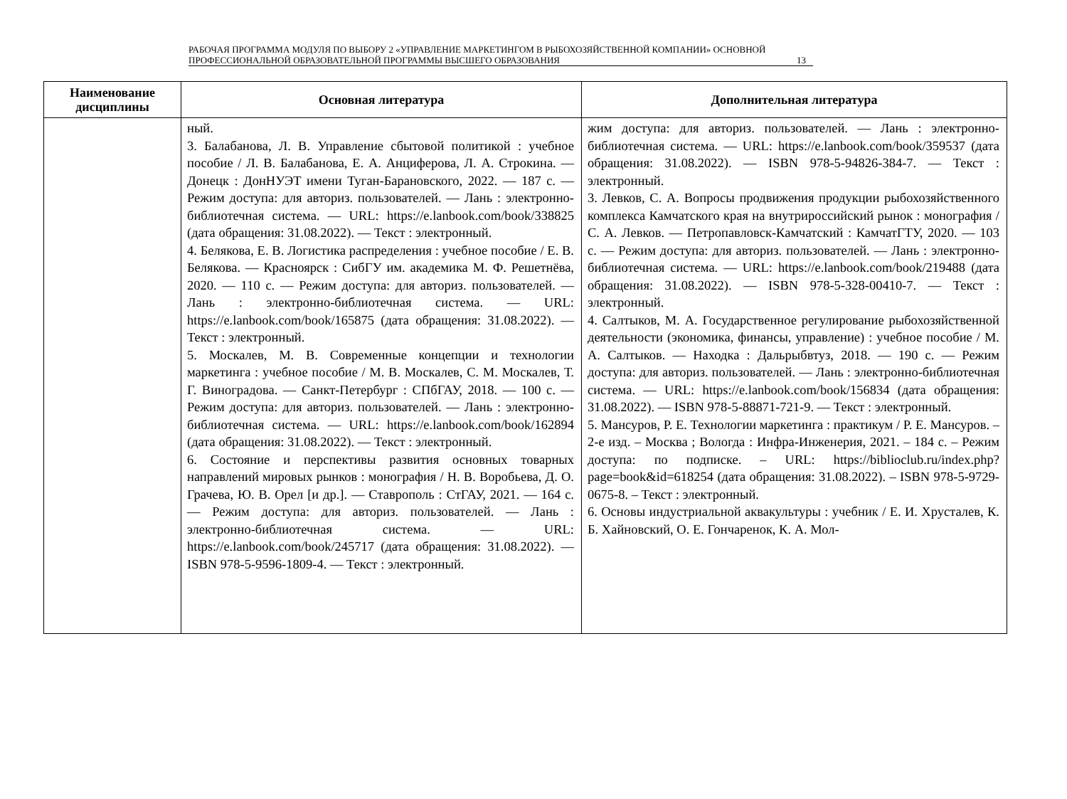РАБОЧАЯ ПРОГРАММА МОДУЛЯ ПО ВЫБОРУ 2 «УПРАВЛЕНИЕ МАРКЕТИНГОМ В РЫБОХОЗЯЙСТВЕННОЙ КОМПАНИИ» ОСНОВНОЙ ПРОФЕССИОНАЛЬНОЙ ОБРАЗОВАТЕЛЬНОЙ ПРОГРАММЫ ВЫСШЕГО ОБРАЗОВАНИЯ
13
| Наименование дисциплины | Основная литература | Дополнительная литература |
| --- | --- | --- |
| | ный. 3. Балабанова, Л. В. Управление сбытовой политикой : учебное пособие / Л. В. Балабанова, Е. А. Анциферова, Л. А. Строкина. — Донецк : ДонНУЭТ имени Туган-Барановского, 2022. — 187 с. — Режим доступа: для авториз. пользователей. — Лань : электронно-библиотечная система. — URL: https://e.lanbook.com/book/338825 (дата обращения: 31.08.2022). — Текст : электронный. 4. Белякова, Е. В. Логистика распределения : учебное пособие / Е. В. Белякова. — Красноярск : СибГУ им. академика М. Ф. Решетнёва, 2020. — 110 с. — Режим доступа: для авториз. пользователей. — Лань : электронно-библиотечная система. — URL: https://e.lanbook.com/book/165875 (дата обращения: 31.08.2022). — Текст : электронный. 5. Москалев, М. В. Современные концепции и технологии маркетинга : учебное пособие / М. В. Москалев, С. М. Москалев, Т. Г. Виноградова. — Санкт-Петербург : СПбГАУ, 2018. — 100 с. — Режим доступа: для авториз. пользователей. — Лань : электронно-библиотечная система. — URL: https://e.lanbook.com/book/162894 (дата обращения: 31.08.2022). — Текст : электронный. 6. Состояние и перспективы развития основных товарных направлений мировых рынков : монография / Н. В. Воробьева, Д. О. Грачева, Ю. В. Орел [и др.]. — Ставрополь : СтГАУ, 2021. — 164 с. — Режим доступа: для авториз. пользователей. — Лань : электронно-библиотечная система. — URL: https://e.lanbook.com/book/245717 (дата обращения: 31.08.2022). — ISBN 978-5-9596-1809-4. — Текст : электронный. | жим доступа: для авториз. пользователей. — Лань : электронно-библиотечная система. — URL: https://e.lanbook.com/book/359537 (дата обращения: 31.08.2022). — ISBN 978-5-94826-384-7. — Текст : электронный. 3. Левков, С. А. Вопросы продвижения продукции рыбохозяйственного комплекса Камчатского края на внутрироссийский рынок : монография / С. А. Левков. — Петропавловск-Камчатский : КамчатГТУ, 2020. — 103 с. — Режим доступа: для авториз. пользователей. — Лань : электронно-библиотечная система. — URL: https://e.lanbook.com/book/219488 (дата обращения: 31.08.2022). — ISBN 978-5-328-00410-7. — Текст : электронный. 4. Салтыков, М. А. Государственное регулирование рыбохозяйственной деятельности (экономика, финансы, управление) : учебное пособие / М. А. Салтыков. — Находка : Дальрыбвтуз, 2018. — 190 с. — Режим доступа: для авториз. пользователей. — Лань : электронно-библиотечная система. — URL: https://e.lanbook.com/book/156834 (дата обращения: 31.08.2022). — ISBN 978-5-88871-721-9. — Текст : электронный. 5. Мансуров, Р. Е. Технологии маркетинга : практикум / Р. Е. Мансуров. – 2-е изд. – Москва ; Вологда : Инфра-Инженерия, 2021. – 184 с. – Режим доступа: по подписке. – URL: https://biblioclub.ru/index.php?page=book&id=618254 (дата обращения: 31.08.2022). – ISBN 978-5-9729-0675-8. – Текст : электронный. 6. Основы индустриальной аквакультуры : учебник / Е. И. Хрусталев, К. Б. Хайновский, О. Е. Гончаренок, К. А. Мол- |